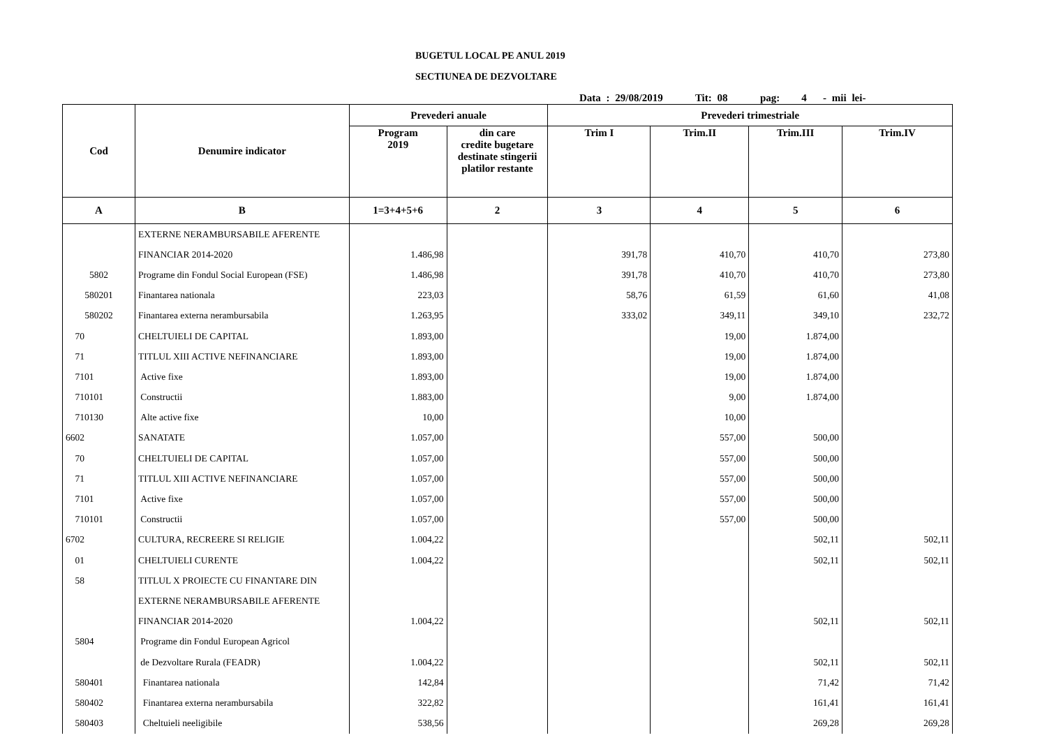BUGETUL LOCAL PE ANUL 2019
SECTIUNEA DE DEZVOLTARE
Data : 29/08/2019 Tit: 08 pag: 4 - mii lei-
| Cod | Denumire indicator | Prevederi anuale | | Prevederi trimestriale | | | |
| --- | --- | --- | --- | --- | --- | --- | --- |
| | | Program 2019 | din care credite bugetare destinate stingerii platilor restante | Trim I | Trim.II | Trim.III | Trim.IV |
| A | B | 1=3+4+5+6 | 2 | 3 | 4 | 5 | 6 |
| | EXTERNE NERAMBURSABILE AFERENTE | | | | | | |
| | FINANCIAR 2014-2020 | 1.486,98 | | 391,78 | 410,70 | 410,70 | 273,80 |
| 5802 | Programe din Fondul Social European (FSE) | 1.486,98 | | 391,78 | 410,70 | 410,70 | 273,80 |
| 580201 | Finantarea nationala | 223,03 | | 58,76 | 61,59 | 61,60 | 41,08 |
| 580202 | Finantarea externa nerambursabila | 1.263,95 | | 333,02 | 349,11 | 349,10 | 232,72 |
| 70 | CHELTUIELI DE CAPITAL | 1.893,00 | | | 19,00 | 1.874,00 | |
| 71 | TITLUL XIII ACTIVE NEFINANCIARE | 1.893,00 | | | 19,00 | 1.874,00 | |
| 7101 | Active fixe | 1.893,00 | | | 19,00 | 1.874,00 | |
| 710101 | Constructii | 1.883,00 | | | 9,00 | 1.874,00 | |
| 710130 | Alte active fixe | 10,00 | | | 10,00 | | |
| 6602 | SANATATE | 1.057,00 | | | 557,00 | 500,00 | |
| 70 | CHELTUIELI DE CAPITAL | 1.057,00 | | | 557,00 | 500,00 | |
| 71 | TITLUL XIII ACTIVE NEFINANCIARE | 1.057,00 | | | 557,00 | 500,00 | |
| 7101 | Active fixe | 1.057,00 | | | 557,00 | 500,00 | |
| 710101 | Constructii | 1.057,00 | | | 557,00 | 500,00 | |
| 6702 | CULTURA, RECREERE SI RELIGIE | 1.004,22 | | | | 502,11 | 502,11 |
| 01 | CHELTUIELI CURENTE | 1.004,22 | | | | 502,11 | 502,11 |
| 58 | TITLUL X PROIECTE CU FINANTARE DIN | | | | | | |
| | EXTERNE NERAMBURSABILE AFERENTE | | | | | | |
| | FINANCIAR 2014-2020 | 1.004,22 | | | | 502,11 | 502,11 |
| 5804 | Programe din Fondul European Agricol | | | | | | |
| | de Dezvoltare Rurala (FEADR) | 1.004,22 | | | | 502,11 | 502,11 |
| 580401 | Finantarea nationala | 142,84 | | | | 71,42 | 71,42 |
| 580402 | Finantarea externa nerambursabila | 322,82 | | | | 161,41 | 161,41 |
| 580403 | Cheltuieli neeligibile | 538,56 | | | | 269,28 | 269,28 |